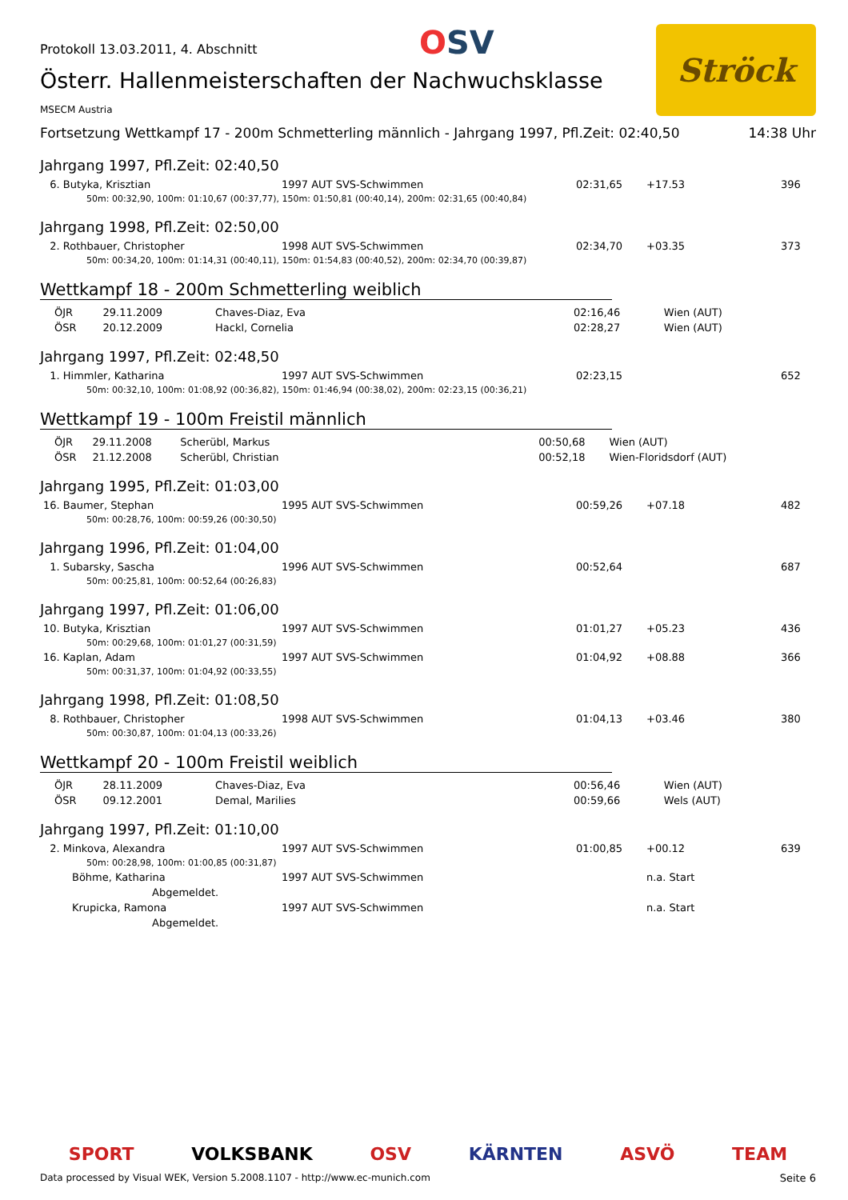Protokoll 13.03.2011, 4. Abschnitt
OSV
Ströck
Österr. Hallenmeisterschaften der Nachwuchsklasse
MSECM Austria
Fortsetzung Wettkampf 17 - 200m Schmetterling männlich - Jahrgang 1997, Pfl.Zeit: 02:40,50 14:38 Uhr
Jahrgang 1997, Pfl.Zeit: 02:40,50
| 6. Butyka, Krisztian | 1997 AUT SVS-Schwimmen | 02:31,65 | +17.53 | 396 |
| 50m: 00:32,90, 100m: 01:10,67 (00:37,77), 150m: 01:50,81 (00:40,14), 200m: 02:31,65 (00:40,84) | | | | |
Jahrgang 1998, Pfl.Zeit: 02:50,00
| 2. Rothbauer, Christopher | 1998 AUT SVS-Schwimmen | 02:34,70 | +03.35 | 373 |
| 50m: 00:34,20, 100m: 01:14,31 (00:40,11), 150m: 01:54,83 (00:40,52), 200m: 02:34,70 (00:39,87) | | | | |
Wettkampf 18 - 200m Schmetterling weiblich
| ÖJR | 29.11.2009 | Chaves-Diaz, Eva | 02:16,46 | Wien (AUT) |
| ÖSR | 20.12.2009 | Hackl, Cornelia | 02:28,27 | Wien (AUT) |
Jahrgang 1997, Pfl.Zeit: 02:48,50
| 1. Himmler, Katharina | 1997 AUT SVS-Schwimmen | 02:23,15 | | 652 |
| 50m: 00:32,10, 100m: 01:08,92 (00:36,82), 150m: 01:46,94 (00:38,02), 200m: 02:23,15 (00:36,21) | | | | |
Wettkampf 19 - 100m Freistil männlich
| ÖJR | 29.11.2008 | Scherübl, Markus | 00:50,68 | Wien (AUT) |
| ÖSR | 21.12.2008 | Scherübl, Christian | 00:52,18 | Wien-Floridsdorf (AUT) |
Jahrgang 1995, Pfl.Zeit: 01:03,00
| 16. Baumer, Stephan | 1995 AUT SVS-Schwimmen | 00:59,26 | +07.18 | 482 |
| 50m: 00:28,76, 100m: 00:59,26 (00:30,50) | | | | |
Jahrgang 1996, Pfl.Zeit: 01:04,00
| 1. Subarsky, Sascha | 1996 AUT SVS-Schwimmen | 00:52,64 | | 687 |
| 50m: 00:25,81, 100m: 00:52,64 (00:26,83) | | | | |
Jahrgang 1997, Pfl.Zeit: 01:06,00
| 10. Butyka, Krisztian | 1997 AUT SVS-Schwimmen | 01:01,27 | +05.23 | 436 |
| 50m: 00:29,68, 100m: 01:01,27 (00:31,59) | | | | |
| 16. Kaplan, Adam | 1997 AUT SVS-Schwimmen | 01:04,92 | +08.88 | 366 |
| 50m: 00:31,37, 100m: 01:04,92 (00:33,55) | | | | |
Jahrgang 1998, Pfl.Zeit: 01:08,50
| 8. Rothbauer, Christopher | 1998 AUT SVS-Schwimmen | 01:04,13 | +03.46 | 380 |
| 50m: 00:30,87, 100m: 01:04,13 (00:33,26) | | | | |
Wettkampf 20 - 100m Freistil weiblich
| ÖJR | 28.11.2009 | Chaves-Diaz, Eva | 00:56,46 | Wien (AUT) |
| ÖSR | 09.12.2001 | Demal, Marilies | 00:59,66 | Wels (AUT) |
Jahrgang 1997, Pfl.Zeit: 01:10,00
| 2. Minkova, Alexandra | 1997 AUT SVS-Schwimmen | 01:00,85 | +00.12 | 639 |
| 50m: 00:28,98, 100m: 01:00,85 (00:31,87) | | | | |
| Böhme, Katharina | 1997 AUT SVS-Schwimmen | | n.a. Start | |
| Abgemeldet. | | | | |
| Krupicka, Ramona | 1997 AUT SVS-Schwimmen | | n.a. Start | |
| Abgemeldet. | | | | |
SPORT VOLKSBANK OSV KÄRNTEN ASVÖ TEAM
Data processed by Visual WEK, Version 5.2008.1107 - http://www.ec-munich.com Seite 6